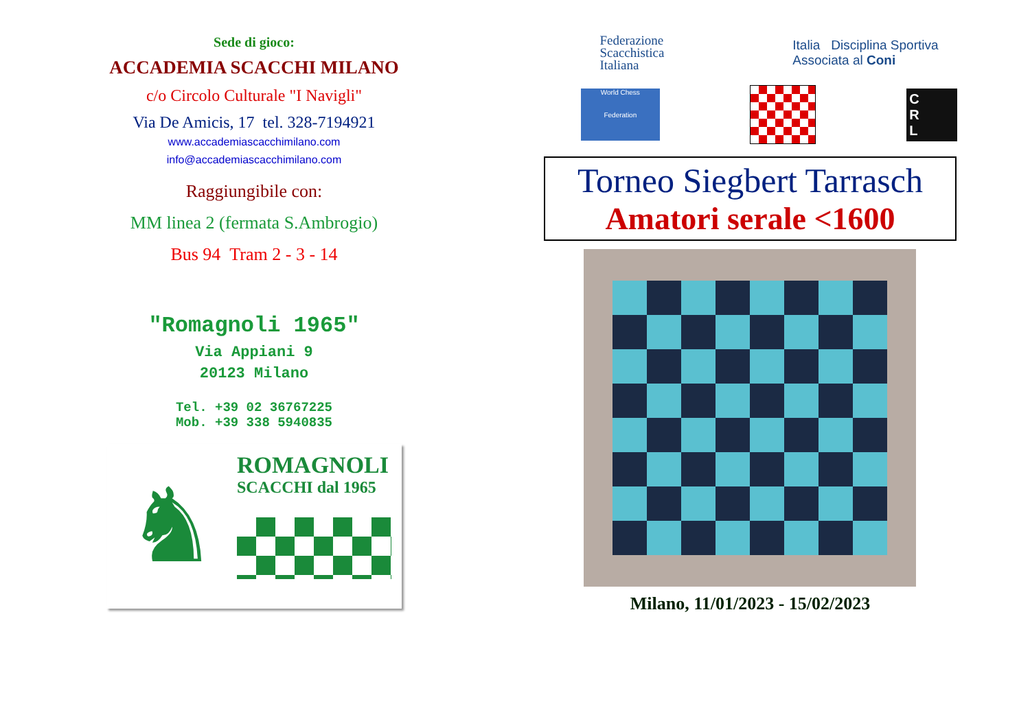Sede di gioco:
ACCADEMIA SCACCHI MILANO
c/o Circolo Culturale "I Navigli"
Via De Amicis, 17 tel. 328-7194921
www.accademiascacchimilano.com
info@accademiascacchimilano.com
Raggiungibile con:
MM linea 2 (fermata S.Ambrogio)
Bus 94 Tram 2 - 3 - 14
"Romagnoli 1965"
Via Appiani 9
20123 Milano
Tel. +39 02 36767225
Mob. +39 338 5940835
♞
ROMAGNOLI
SCACCHI dal 1965
Federazione
Scacchistica
Italiana
Italia Disciplina Sportiva
Associata al Coni
World Chess
Federation
C
R
L
Torneo Siegbert Tarrasch
Amatori serale <1600
Milano, 11/01/2023 - 15/02/2023